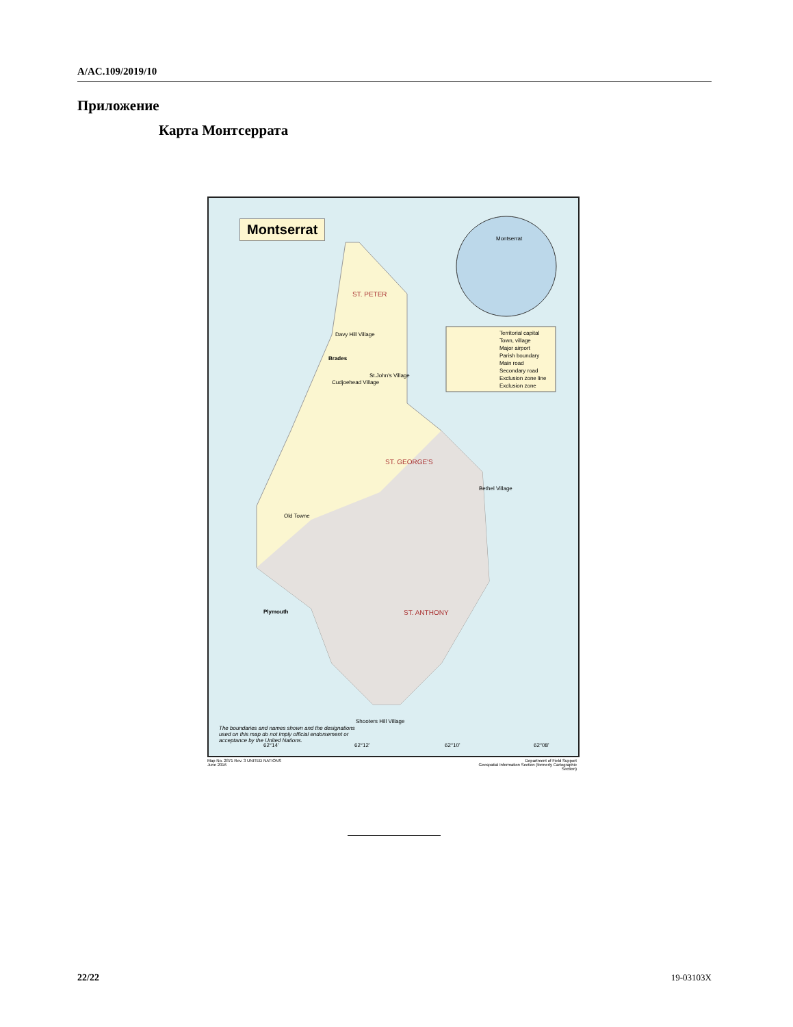A/AC.109/2019/10
Приложение
Карта Монтсеррата
Montserrat
Montserrat
Territorial capital
Town, village
Major airport
Parish boundary
Main road
Secondary road
Exclusion zone line
Exclusion zone
ST. PETER
ST. GEORGE'S
ST. ANTHONY
Brades
Plymouth
Davy Hill Village
St.John's Village
Cudjoehead Village
Old Towne
Bethel Village
Shooters Hill Village
The boundaries and names shown and the designations used on this map do not imply official endorsement or acceptance by the United Nations.
62°14' 62°12' 62°10' 62°08'
Map No. 2871 Rev. 3 UNITED NATIONS
June 2016
Department of Field Support
Geospatial Information Section (formerly Cartographic Section)
22/22 19-03103X